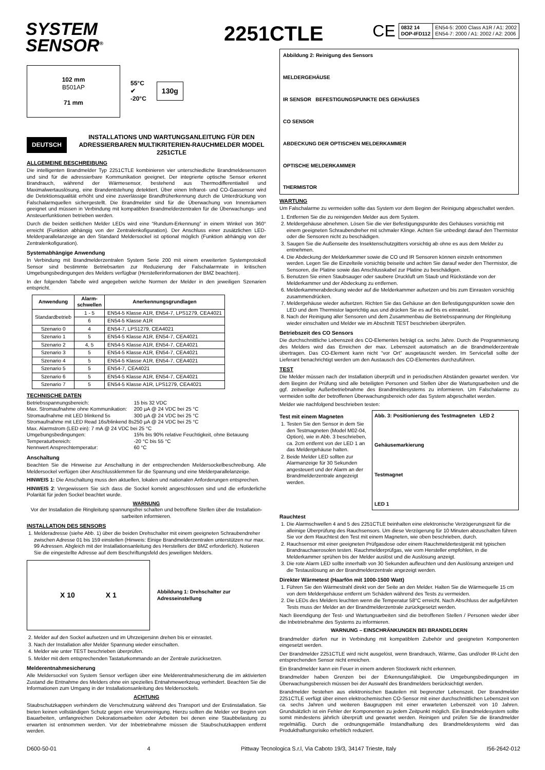SYSTEM
SENSOR<sup>®</sup>
2251CTLE
CE
0832 14
DOP-IFD112
EN54-5: 2000 Class A1R / A1: 2002
EN54-7: 2000 / A1: 2002 / A2: 2006
102 mm
B501AP
71 mm
55°C
✔
-20°C
130g
DEUTSCH
INSTALLATIONS UND WARTUNGSANLEITUNG FÜR DEN ADRESSIERBAREN MULTIKRITERIEN-RAUCHMELDER MODEL 2251CTLE
ALLGEMEINE BESCHREIBUNG
Die intelligenten Brandmelder Typ 2251CTLE kombinieren vier unterschiedliche Brandmeldesensoren und sind für die adressierbare Kommunikation geeignet. Der integrierte optische Sensor erkennt Brandrauch, während der Wärmesensor, bestehend aus Thermodifferentialteil und Maximalwertauslösung, eine Brandentstehung detektiert. Über einen Infrarot- und CO-Gassensor wird die Detektionsqualität erhöht und eine zuverlässige Brandfrüherkennung durch die Unterdrückung von Falschalarmquellen sichergestellt. Die Brandmelder sind für die Überwachung von Innenräumen geeignet und müssen in Verbindung mit kompatiblen Brandmelderzentralen für die Überwachungs- und Ansteuerfunktionen betrieben werden.
Durch die beiden seitlichen Melder LEDs wird eine “Rundum-Erkennung” in einem Winkel von 360° erreicht (Funktion abhängig von der Zentralenkofiguration). Der Anschluss einer zusätzlichen LED-Melderparallelanzeige an den Standard Meldersockel ist optional möglich (Funktion abhängig von der Zentralenkofiguration).
Systemabhängige Anwendung
In Verbindung mit Brandmelderzentralen System Serie 200 mit einem erweiterten Systemprotokoll Sensor sind bestimmte Betriebsarten zur Reduzierung der Falschalarmrate in kritischen Umgebungsbedingungen des Melders verfügbar (Herstellerinformationen der BMZ beachten).
In der folgenden Tabelle wird angegeben welche Normen der Melder in den jeweiligen Szenarien entspricht.
| Anwendung | Alarm- schwellen | Anerkennungsgrundlagen |
| --- | --- | --- |
| Standardbetrieb | 1 - 5 | EN54-5 Klasse A1R, EN54-7, LPS1279, CEA4021 |
| | 6 | EN54-5 Klasse A1R |
| Szenario 0 | 4 | EN54-7, LPS1279, CEA4021 |
| Szenario 1 | 5 | EN54-5 Klasse A1R, EN54-7, CEA4021 |
| Szenario 2 | 4, 5 | EN54-5 Klasse A1R, EN54-7, CEA4021 |
| Szenario 3 | 5 | EN54-5 Klasse A1R, EN54-7, CEA4021 |
| Szenario 4 | 5 | EN54-5 Klasse A1R, EN54-7, CEA4021 |
| Szenario 5 | 5 | EN54-7, CEA4021 |
| Szenario 6 | 5 | EN54-5 Klasse A1R, EN54-7, CEA4021 |
| Szenario 7 | 5 | EN54-5 Klasse A1R, LPS1279, CEA4021 |
TECHNISCHE DATEN
| Betriebsspannungsbereich: | 15 bis 32 VDC |
| Max. Stromaufnahme ohne Kommunikation: | 200 µA @ 24 VDC bei 25 °C |
| Stromaufnahme mit LED blinkend 5s | 300 µA @ 24 VDC bei 25 °C |
| Stromaufnahme mit LED Read 16s/blinkend 8s | 250 µA @ 24 VDC bei 25 °C |
| Max. Alarmstrom (LED ein): 7 mA @ 24 VDC bei 25 °C | |
| Umgebungsbedingungen: | 15% bis 90% relative Feuchtigkeit, ohne Betauung |
| Temperaturbereich: | -20 °C bis 55 °C |
| Nennwert Ansprechtemperatur: | 60 °C |
Anschaltung
Beachten Sie die Hinweise zur Anschaltung in der entsprechenden Meldersockelbeschreibung. Alle Meldersockel verfügen über Anschlussklemmen für die Spannung und eine Melderparallelanzeige.
HINWEIS 1: Die Anschaltung muss den aktuellen, lokalen und nationalen Anforderungen entsprechen.
HINWEIS 2: Vergewissern Sie sich dass die Sockel korrekt angeschlossen sind und die erforderliche Polarität für jeden Sockel beachtet wurde.
WARNUNG
Vor der Installation die Ringleitung spannungsfrei schalten und betroffene Stellen über die Installation-sarbeiten informieren.
INSTALLATION DES SENSORS
1. Melderadresse (siehe Abb. 1) über die beiden Drehschalter mit einem geeigneten Schraubendreher zwischen Adresse 01 bis 159 einstellen (Hinweis: Einige Brandmelderzentralen unterstützen nur max. 99 Adressen. Abgleich mit der Installationsanleitung des Herstellers der BMZ erforderlich). Notieren Sie die eingestellte Adresse auf dem Beschriftungsfeld des jeweiligen Melders.
X 10 X 1
Abbildung 1: Drehschalter zur Adresseinstellung
2. Melder auf den Sockel aufsetzen und im Uhrzeigersinn drehen bis er einrastet.
3. Nach der Installation aller Melder Spannung wieder einschalten.
4. Melder wie unter TEST beschrieben überprüfen.
5. Melder mit dem entsprechenden Tastaturkommando an der Zentrale zurücksetzen.
Melderentnahmesicherung
Alle Meldersockel von System Sensor verfügen über eine Melderentnahmesicherung die im aktivierten Zustand die Entnahme des Melders ohne ein spezielles Entnahmewerkzeug verhindert. Beachten Sie die Informationen zum Umgang in der Installationsanleitung des Meldersockels.
ACHTUNG
Staubschutzkappen verhindern die Verschmutzung während des Transport und der Erstinstallation. Sie bieten keinen vollständigen Schutz gegen eine Verunreinigung. Hierzu sollten die Melder vor Beginn von Bauarbeiten, umfangreichen Dekorationsarbeiten oder Arbeiten bei denen eine Staubbelastung zu erwarten ist entnommen werden. Vor der Inbetriebnahme müssen die Staubschutzkappen entfernt werden.
Abbildung 2: Reinigung des Sensors
MELDERGEHÄUSE
IR SENSOR BEFESTIGUNGSPUNKTE DES GEHÄUSES
CO SENSOR
ABDECKUNG DER OPTISCHEN MELDERKAMMER
OPTISCHE MELDERKAMMER
THERMISTOR
WARTUNG
Um Falschalarme zu vermeiden sollte das System vor dem Beginn der Reinigung abgeschaltet werden.
1. Entfernen Sie die zu reinigenden Melder aus dem System.
2. Meldergehäuse abnehmen. Lösen Sie die vier Befestigungspunkte des Gehäuses vorsichtig mit einem geeigneten Schraubendreher mit schmaler Klinge. Achten Sie unbedingt darauf den Thermistor oder die Sensoren nicht zu beschädigen.
3. Saugen Sie die Außenseite des Insektenschutzgitters vorsichtig ab ohne es aus dem Melder zu entnehmen.
4. Die Abdeckung der Melderkammer sowie die CO und IR Sensoren können einzeln entnommen werden. Legen Sie die Einzelteile vorsichtig beiseite und achten Sie darauf weder den Thermistor, die Sensoren, die Platine sowie das Anschlusskabel zur Platine zu beschädigen.
5. Benutzen Sie einen Staubsauger oder saubere Druckluft um Staub und Rückstände von der Melderkammer und der Abdeckung zu entfernen.
6. Melderkammerabdeckung wieder auf die Melderkammer aufsetzen und bis zum Einrasten vorsichtig zusammendrücken.
7. Meldergehäuse wieder aufsetzen. Richten Sie das Gehäuse an den Befestigungspunkten sowie den LED und dem Thermistor lagerichtig aus und drücken Sie es auf bis es einrastet.
8. Nach der Reinigung aller Sensoren und dem Zusammenbau die Betriebsspannung der Ringleitung wieder einschalten und Melder wie im Abschnitt TEST beschrieben überprüfen.
Betriebszeit des CO Sensors
Die durchschnittliche Lebenszeit des CO-Elementes beträgt ca. sechs Jahre. Durch die Programmierung des Melders wird das Erreichen der max. Lebenszeit automatisch an die Brandmelderzentrale übertragen. Das CO-Element kann nicht “vor Ort” ausgetauscht werden. Im Servicefall sollte der Lieferant benachrichtigt werden um den Austausch des CO-Elementes durchzuführen.
TEST
Die Melder müssen nach der Installation überprüft und in periodischen Abständen gewartet werden. Vor dem Beginn der Prüfung sind alle beteiligten Personen und Stellen über die Wartungsarbeiten und die ggf. zeitweilige Außerbetriebnahme des Brandmeldesystems zu informieren. Um Falschalarme zu vermeiden sollte der betroffenen Überwachungsbereich oder das System abgeschaltet werden.
Melder wie nachfolgend beschrieben testen:
Test mit einem Magneten
1. Testen Sie den Sensor in dem Sie den Testmagneten (Model M02-04, Option), wie in Abb. 3 beschrieben, ca. 2cm entfernt von der LED 1 an das Meldergehäuse halten.
2. Beide Melder LED sollten zur Alarmanzeige für 30 Sekunden angesteuert und der Alarm an der Brandmelderzentrale angezeigt werden.
Abb. 3: Positionierung des Testmagneten LED 2
Gehäusemarkierung
Testmagnet
LED 1
Rauchtest
1. Die Alarmschwellen 4 and 5 des 2251CTLE beinhalten eine elektronische Verzögerungszeit für die alleinige Überprüfung des Rauchsensors. Um diese Verzögerung für 10 Minuten abzuschalten führen Sie vor dem Rauchtest den Test mit einem Magneten, wie oben beschrieben, durch.
2. Rauchsensor mit einer geeigneten Prüfgasdose oder einem Rauchmeldertestgerät mit typischen Brandrauchaerosolen testen. Rauchmelderprüfgas, wie vom Hersteller empfohlen, in die Melderkammer sprühen bis der Melder auslöst und die Auslösung anzeigt.
3. Die rote Alarm LED sollte innerhalb von 30 Sekunden aufleuchten und den Auslösung anzeigen und die Testauslösung an der Brandmelderzentrale angezeigt werden.
Direkter Wärmetest (Haarfön mit 1000-1500 Watt)
1. Führen Sie den Wärmestrahl direkt von der Seite an den Melder. Halten Sie die Wärmequelle 15 cm von dem Meldergehäuse entfernt um Schäden während des Tests zu vermeiden.
2. Die LEDs des Melders leuchten wenn die Temperatur 58°C erreicht. Nach Abschluss der aufgeführten Tests muss der Melder an der Brandmelderzentrale zurückgesetzt werden.
Nach Beendigung der Test- und Wartungsarbeiten sind die betroffenen Stellen / Personen wieder über die Inbetriebnahme des Systems zu informieren.
WARNUNG – EINSCHRÄNKUNGEN BEI BRANDELDERN
Brandmelder dürfen nur in Verbindung mit kompatiblem Zubehör und geeigneten Komponenten eingesetzt werden.
Der Brandmelder 2251CTLE wird nicht ausgelöst, wenn Brandrauch, Wärme, Gas und/oder IR-Licht den entsprechenden Sensor nicht erreichen.
Ein Brandmelder kann ein Feuer in einem anderen Stockwerk nicht erkennen.
Brandmelder haben Grenzen bei der Erkennungsfähigkeit. Die Umgebungsbedingungen im Überwachungsbereich müssen bei der Auswahl des Brandmelders berücksichtigt werden.
Brandmelder bestehen aus elektronischen Bauteilen mit begrenzter Lebenszeit. Der Brandmelder 2251CTLE verfügt über einen elektrochemischen CO-Sensor mit einer durchschnittlichen Lebenszeit von ca. sechs Jahren und weiteren Baugruppen mit einer erwarteten Lebenszeit von 10 Jahren. Grundsätzlich ist ein Fehler der Komponenten zu jedem Zeitpunkt möglich. Ein Brandmeldesystem sollte somit mindestens jährlich überprüft und gewartet werden. Reinigen und prüfen Sie die Brandmelder regelmäßig. Durch die ordnungsgemäße Instandhaltung des Brandmeldesystems wird das Produkthaftungsrisiko erheblich reduziert.
D600-50-01 4 Pittway Tecnologica S.r.l, Via Caboto 19/3, 34147 Trieste, Italy I56-2642-012